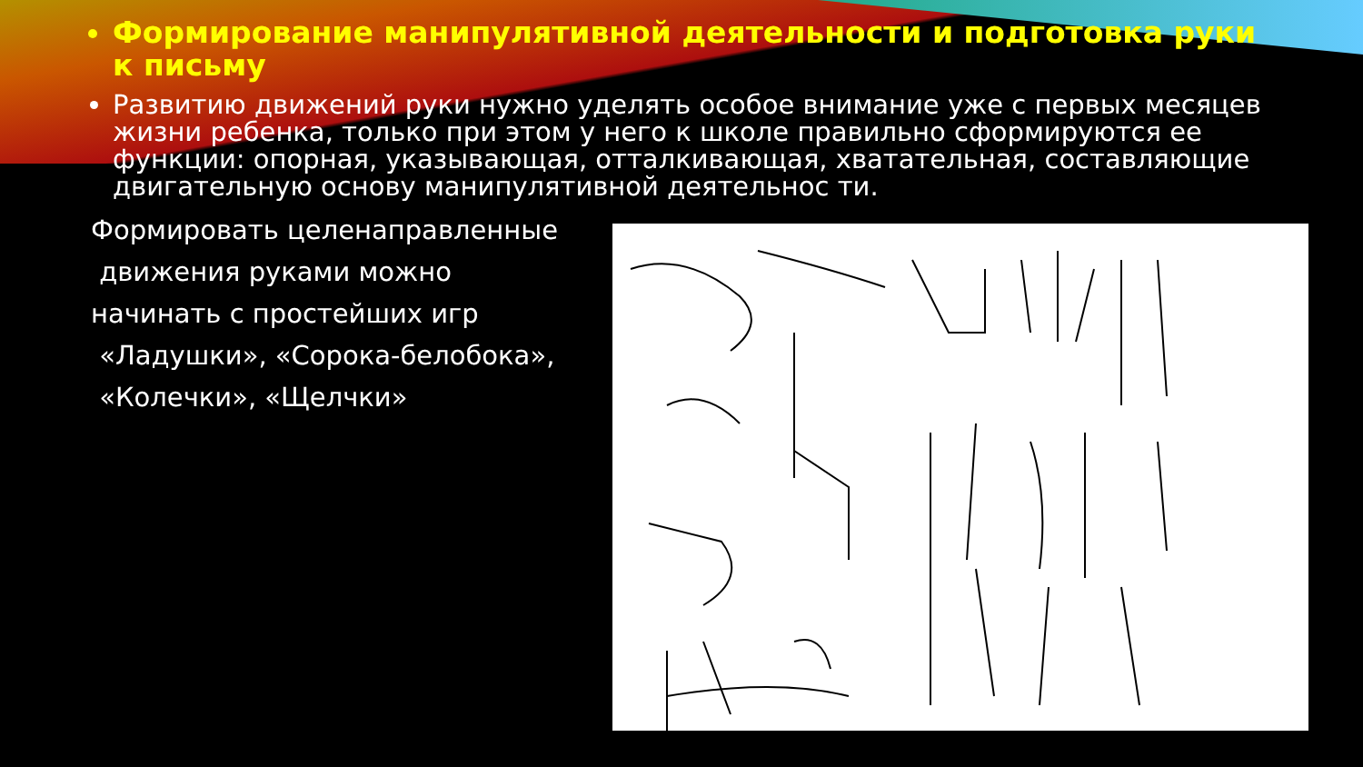Формирование манипулятивной деятельности и подготовка руки к письму
Развитию движений руки нужно уделять особое внимание уже с первых месяцев жизни ребенка, только при этом у него к школе правильно сформируются ее функции: опорная, указывающая, отталкивающая, хватательная, составляющие двигательную основу манипулятивной деятельнос ти.
Формировать целенаправленные
движения руками можно
начинать с простейших игр
«Ладушки», «Сорока-белобока»,
«Колечки», «Щелчки»